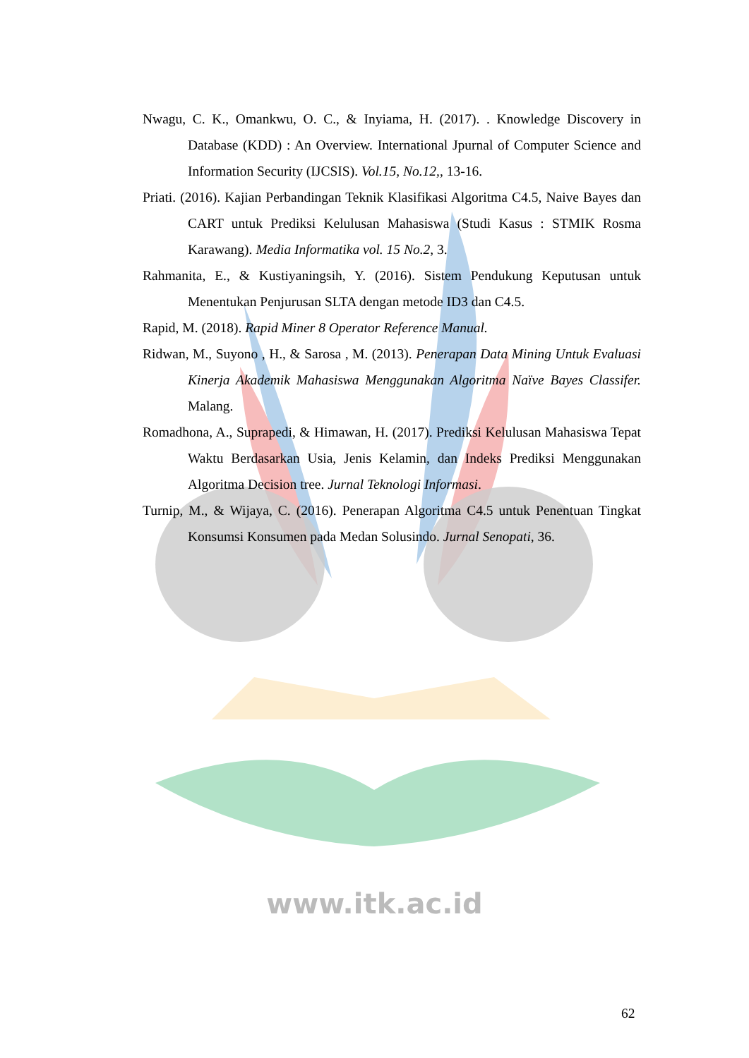www.itk.ac.id
Nwagu, C. K., Omankwu, O. C., & Inyiama, H. (2017). . Knowledge Discovery in Database (KDD) : An Overview. International Jpurnal of Computer Science and Information Security (IJCSIS). Vol.15, No.12,, 13-16.
Priati. (2016). Kajian Perbandingan Teknik Klasifikasi Algoritma C4.5, Naive Bayes dan CART untuk Prediksi Kelulusan Mahasiswa (Studi Kasus : STMIK Rosma Karawang). Media Informatika vol. 15 No.2, 3.
Rahmanita, E., & Kustiyaningsih, Y. (2016). Sistem Pendukung Keputusan untuk Menentukan Penjurusan SLTA dengan metode ID3 dan C4.5.
Rapid, M. (2018). Rapid Miner 8 Operator Reference Manual.
Ridwan, M., Suyono , H., & Sarosa , M. (2013). Penerapan Data Mining Untuk Evaluasi Kinerja Akademik Mahasiswa Menggunakan Algoritma Naïve Bayes Classifer. Malang.
Romadhona, A., Suprapedi, & Himawan, H. (2017). Prediksi Kelulusan Mahasiswa Tepat Waktu Berdasarkan Usia, Jenis Kelamin, dan Indeks Prediksi Menggunakan Algoritma Decision tree. Jurnal Teknologi Informasi.
Turnip, M., & Wijaya, C. (2016). Penerapan Algoritma C4.5 untuk Penentuan Tingkat Konsumsi Konsumen pada Medan Solusindo. Jurnal Senopati, 36.
62